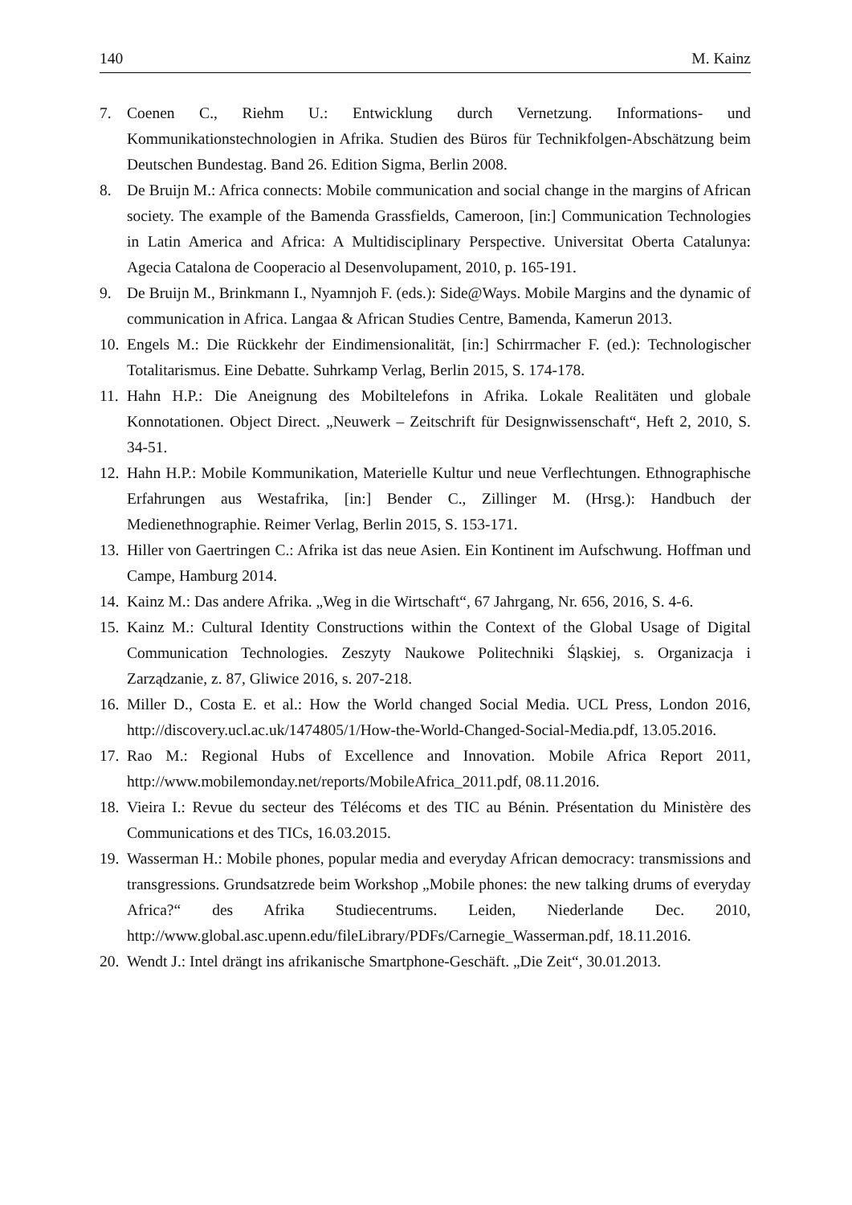140 M. Kainz
7. Coenen C., Riehm U.: Entwicklung durch Vernetzung. Informations- und Kommunikationstechnologien in Afrika. Studien des Büros für Technikfolgen-Abschätzung beim Deutschen Bundestag. Band 26. Edition Sigma, Berlin 2008.
8. De Bruijn M.: Africa connects: Mobile communication and social change in the margins of African society. The example of the Bamenda Grassfields, Cameroon, [in:] Communication Technologies in Latin America and Africa: A Multidisciplinary Perspective. Universitat Oberta Catalunya: Agecia Catalona de Cooperacio al Desenvolupament, 2010, p. 165-191.
9. De Bruijn M., Brinkmann I., Nyamnjoh F. (eds.): Side@Ways. Mobile Margins and the dynamic of communication in Africa. Langaa & African Studies Centre, Bamenda, Kamerun 2013.
10. Engels M.: Die Rückkehr der Eindimensionalität, [in:] Schirrmacher F. (ed.): Technologischer Totalitarismus. Eine Debatte. Suhrkamp Verlag, Berlin 2015, S. 174-178.
11. Hahn H.P.: Die Aneignung des Mobiltelefons in Afrika. Lokale Realitäten und globale Konnotationen. Object Direct. „Neuwerk – Zeitschrift für Designwissenschaft“, Heft 2, 2010, S. 34-51.
12. Hahn H.P.: Mobile Kommunikation, Materielle Kultur und neue Verflechtungen. Ethnographische Erfahrungen aus Westafrika, [in:] Bender C., Zillinger M. (Hrsg.): Handbuch der Medienethnographie. Reimer Verlag, Berlin 2015, S. 153-171.
13. Hiller von Gaertringen C.: Afrika ist das neue Asien. Ein Kontinent im Aufschwung. Hoffman und Campe, Hamburg 2014.
14. Kainz M.: Das andere Afrika. „Weg in die Wirtschaft“, 67 Jahrgang, Nr. 656, 2016, S. 4-6.
15. Kainz M.: Cultural Identity Constructions within the Context of the Global Usage of Digital Communication Technologies. Zeszyty Naukowe Politechniki Śląskiej, s. Organizacja i Zarządzanie, z. 87, Gliwice 2016, s. 207-218.
16. Miller D., Costa E. et al.: How the World changed Social Media. UCL Press, London 2016, http://discovery.ucl.ac.uk/1474805/1/How-the-World-Changed-Social-Media.pdf, 13.05.2016.
17. Rao M.: Regional Hubs of Excellence and Innovation. Mobile Africa Report 2011, http://www.mobilemonday.net/reports/MobileAfrica_2011.pdf, 08.11.2016.
18. Vieira I.: Revue du secteur des Télécoms et des TIC au Bénin. Présentation du Ministère des Communications et des TICs, 16.03.2015.
19. Wasserman H.: Mobile phones, popular media and everyday African democracy: transmissions and transgressions. Grundsatzrede beim Workshop „Mobile phones: the new talking drums of everyday Africa?“ des Afrika Studiecentrums. Leiden, Niederlande Dec. 2010, http://www.global.asc.upenn.edu/fileLibrary/PDFs/Carnegie_Wasserman.pdf, 18.11.2016.
20. Wendt J.: Intel drängt ins afrikanische Smartphone-Geschäft. „Die Zeit“, 30.01.2013.